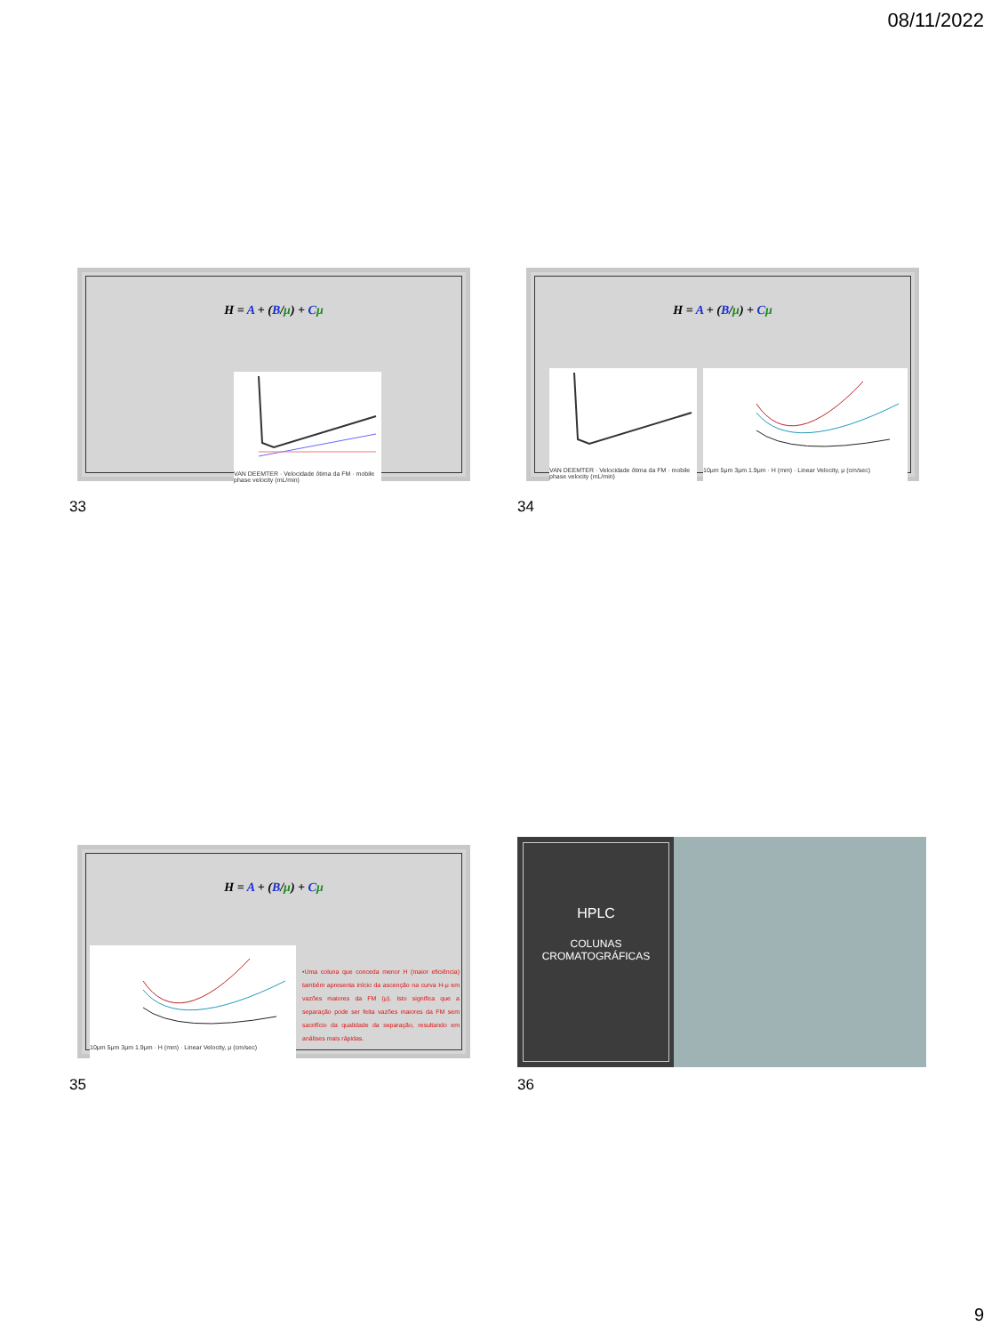08/11/2022
H = A + (B/μ) + Cμ
VAN DEEMTER · Velocidade ótima da FM · mobile phase velocity (mL/min)
33
H = A + (B/μ) + Cμ
VAN DEEMTER · Velocidade ótima da FM · mobile phase velocity (mL/min)
10μm 5μm 3μm 1.9μm · H (mm) · Linear Velocity, μ (cm/sec)
34
H = A + (B/μ) + Cμ
10μm 5μm 3μm 1.9μm · H (mm) · Linear Velocity, μ (cm/sec)
•Uma coluna que conceda menor H (maior eficiência) também apresenta início da ascenção na curva H-μ em vazões maiores da FM (μ). Isto significa que a separação pode ser feita vazões maiores da FM sem sacrifício da qualidade da separação, resultando em análises mais rápidas.
35
HPLC
COLUNAS CROMATOGRÁFICAS
36
9